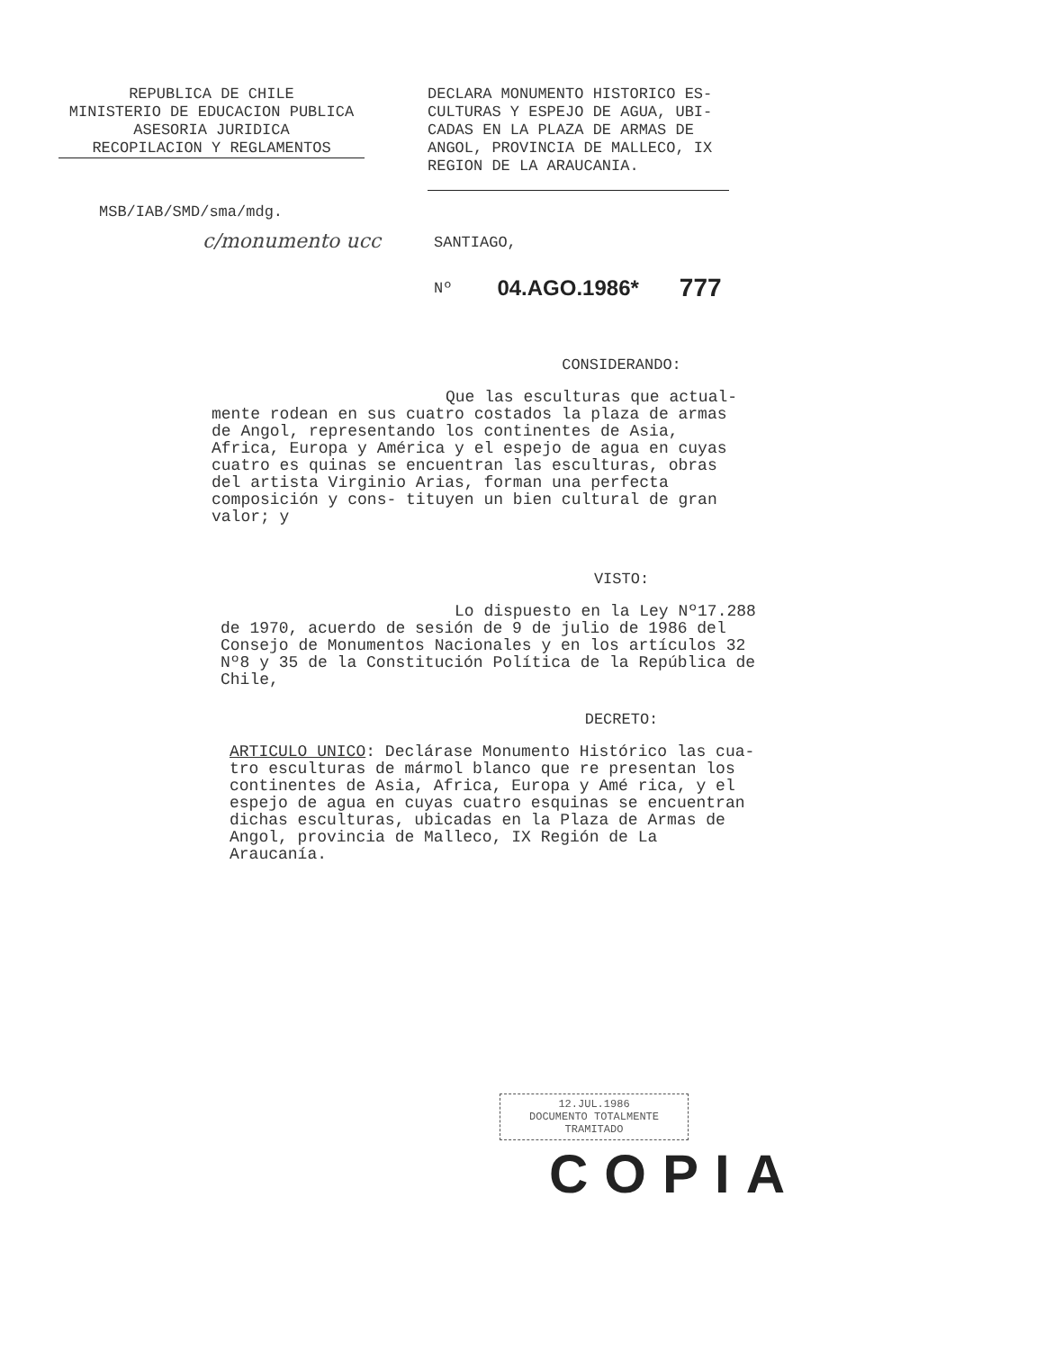REPUBLICA DE CHILE
MINISTERIO DE EDUCACION PUBLICA
ASESORIA JURIDICA
RECOPILACION Y REGLAMENTOS
DECLARA MONUMENTO HISTORICO ES-
CULTURAS Y ESPEJO DE AGUA, UBI-
CADAS EN LA PLAZA DE ARMAS DE
ANGOL, PROVINCIA DE MALLECO, IX
REGION DE LA ARAUCANIA.
MSB/IAB/SMD/sma/mdg.
c/monumento ucc
SANTIAGO,
Nº 04.AGO.1986* 777
CONSIDERANDO:
Que las esculturas que actual-
mente rodean en sus cuatro costados la plaza de armas de Angol, representando los continentes de Asia, Africa, Europa y América y el espejo de agua en cuyas cuatro es quinas se encuentran las esculturas, obras del artista Virginio Arias, forman una perfecta composición y cons- tituyen un bien cultural de gran valor; y
VISTO:
Lo dispuesto en la Ley Nº17.288
de 1970, acuerdo de sesión de 9 de julio de 1986 del Consejo de Monumentos Nacionales y en los artículos 32 Nº8 y 35 de la Constitución Política de la República de Chile,
DECRETO:
ARTICULO UNICO: Declárase Monumento Histórico las cua- tro esculturas de mármol blanco que re presentan los continentes de Asia, Africa, Europa y Amé rica, y el espejo de agua en cuyas cuatro esquinas se encuentran dichas esculturas, ubicadas en la Plaza de Armas de Angol, provincia de Malleco, IX Región de La Araucanía.
12.JUL.1986
DOCUMENTO TOTALMENTE TRAMITADO
COPIA